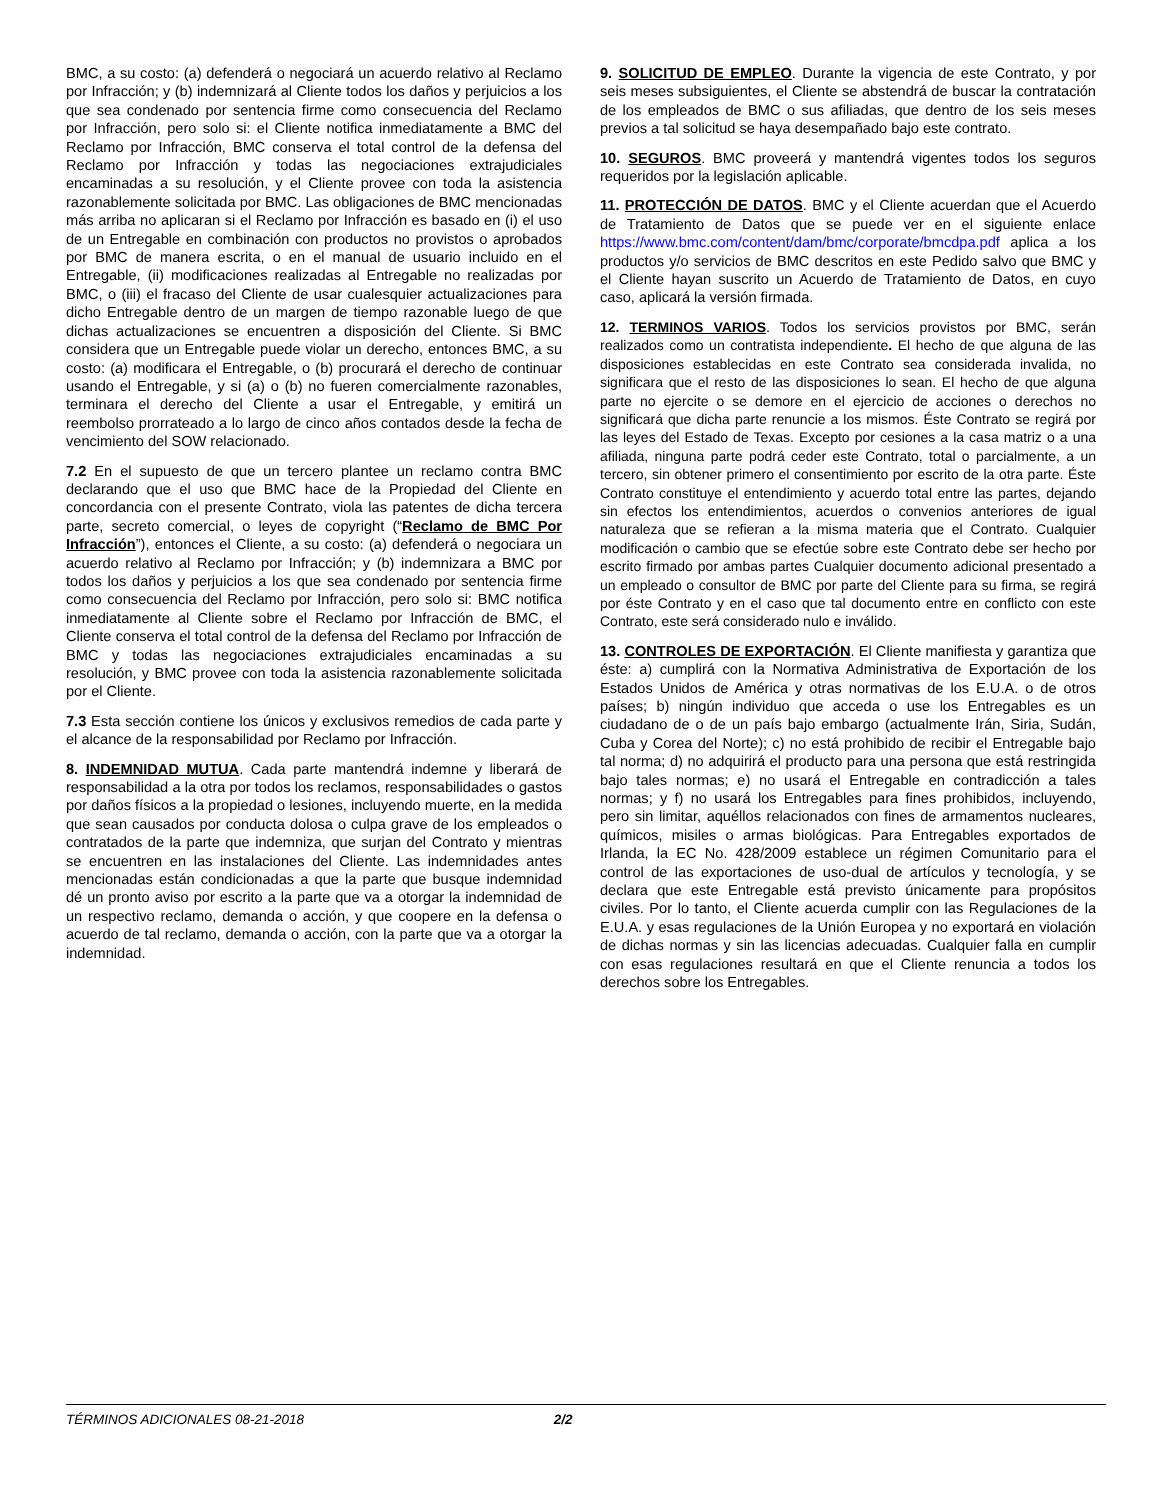BMC, a su costo: (a) defenderá o negociará un acuerdo relativo al Reclamo por Infracción; y (b) indemnizará al Cliente todos los daños y perjuicios a los que sea condenado por sentencia firme como consecuencia del Reclamo por Infracción, pero solo si: el Cliente notifica inmediatamente a BMC del Reclamo por Infracción, BMC conserva el total control de la defensa del Reclamo por Infracción y todas las negociaciones extrajudiciales encaminadas a su resolución, y el Cliente provee con toda la asistencia razonablemente solicitada por BMC. Las obligaciones de BMC mencionadas más arriba no aplicaran si el Reclamo por Infracción es basado en (i) el uso de un Entregable en combinación con productos no provistos o aprobados por BMC de manera escrita, o en el manual de usuario incluido en el Entregable, (ii) modificaciones realizadas al Entregable no realizadas por BMC, o (iii) el fracaso del Cliente de usar cualesquier actualizaciones para dicho Entregable dentro de un margen de tiempo razonable luego de que dichas actualizaciones se encuentren a disposición del Cliente. Si BMC considera que un Entregable puede violar un derecho, entonces BMC, a su costo: (a) modificara el Entregable, o (b) procurará el derecho de continuar usando el Entregable, y si (a) o (b) no fueren comercialmente razonables, terminara el derecho del Cliente a usar el Entregable, y emitirá un reembolso prorrateado a lo largo de cinco años contados desde la fecha de vencimiento del SOW relacionado.
7.2 En el supuesto de que un tercero plantee un reclamo contra BMC declarando que el uso que BMC hace de la Propiedad del Cliente en concordancia con el presente Contrato, viola las patentes de dicha tercera parte, secreto comercial, o leyes de copyright (“Reclamo de BMC Por Infracción”), entonces el Cliente, a su costo: (a) defenderá o negociara un acuerdo relativo al Reclamo por Infracción; y (b) indemnizara a BMC por todos los daños y perjuicios a los que sea condenado por sentencia firme como consecuencia del Reclamo por Infracción, pero solo si: BMC notifica inmediatamente al Cliente sobre el Reclamo por Infracción de BMC, el Cliente conserva el total control de la defensa del Reclamo por Infracción de BMC y todas las negociaciones extrajudiciales encaminadas a su resolución, y BMC provee con toda la asistencia razonablemente solicitada por el Cliente.
7.3 Esta sección contiene los únicos y exclusivos remedios de cada parte y el alcance de la responsabilidad por Reclamo por Infracción.
8. INDEMNIDAD MUTUA. Cada parte mantendrá indemne y liberará de responsabilidad a la otra por todos los reclamos, responsabilidades o gastos por daños físicos a la propiedad o lesiones, incluyendo muerte, en la medida que sean causados por conducta dolosa o culpa grave de los empleados o contratados de la parte que indemniza, que surjan del Contrato y mientras se encuentren en las instalaciones del Cliente. Las indemnidades antes mencionadas están condicionadas a que la parte que busque indemnidad dé un pronto aviso por escrito a la parte que va a otorgar la indemnidad de un respectivo reclamo, demanda o acción, y que coopere en la defensa o acuerdo de tal reclamo, demanda o acción, con la parte que va a otorgar la indemnidad.
9. SOLICITUD DE EMPLEO. Durante la vigencia de este Contrato, y por seis meses subsiguientes, el Cliente se abstendrá de buscar la contratación de los empleados de BMC o sus afiliadas, que dentro de los seis meses previos a tal solicitud se haya desempañado bajo este contrato.
10. SEGUROS. BMC proveerá y mantendrá vigentes todos los seguros requeridos por la legislación aplicable.
11. PROTECCIÓN DE DATOS. BMC y el Cliente acuerdan que el Acuerdo de Tratamiento de Datos que se puede ver en el siguiente enlace https://www.bmc.com/content/dam/bmc/corporate/bmcdpa.pdf aplica a los productos y/o servicios de BMC descritos en este Pedido salvo que BMC y el Cliente hayan suscrito un Acuerdo de Tratamiento de Datos, en cuyo caso, aplicará la versión firmada.
12. TERMINOS VARIOS. Todos los servicios provistos por BMC, serán realizados como un contratista independiente. El hecho de que alguna de las disposiciones establecidas en este Contrato sea considerada invalida, no significara que el resto de las disposiciones lo sean. El hecho de que alguna parte no ejercite o se demore en el ejercicio de acciones o derechos no significará que dicha parte renuncie a los mismos. Éste Contrato se regirá por las leyes del Estado de Texas. Excepto por cesiones a la casa matriz o a una afiliada, ninguna parte podrá ceder este Contrato, total o parcialmente, a un tercero, sin obtener primero el consentimiento por escrito de la otra parte. Éste Contrato constituye el entendimiento y acuerdo total entre las partes, dejando sin efectos los entendimientos, acuerdos o convenios anteriores de igual naturaleza que se refieran a la misma materia que el Contrato. Cualquier modificación o cambio que se efectúe sobre este Contrato debe ser hecho por escrito firmado por ambas partes Cualquier documento adicional presentado a un empleado o consultor de BMC por parte del Cliente para su firma, se regirá por éste Contrato y en el caso que tal documento entre en conflicto con este Contrato, este será considerado nulo e inválido.
13. CONTROLES DE EXPORTACIÓN. El Cliente manifiesta y garantiza que éste: a) cumplirá con la Normativa Administrativa de Exportación de los Estados Unidos de América y otras normativas de los E.U.A. o de otros países; b) ningún individuo que acceda o use los Entregables es un ciudadano de o de un país bajo embargo (actualmente Irán, Siria, Sudán, Cuba y Corea del Norte); c) no está prohibido de recibir el Entregable bajo tal norma; d) no adquirirá el producto para una persona que está restringida bajo tales normas; e) no usará el Entregable en contradicción a tales normas; y f) no usará los Entregables para fines prohibidos, incluyendo, pero sin limitar, aquéllos relacionados con fines de armamentos nucleares, químicos, misiles o armas biológicas. Para Entregables exportados de Irlanda, la EC No. 428/2009 establece un régimen Comunitario para el control de las exportaciones de uso-dual de artículos y tecnología, y se declara que este Entregable está previsto únicamente para propósitos civiles. Por lo tanto, el Cliente acuerda cumplir con las Regulaciones de la E.U.A. y esas regulaciones de la Unión Europea y no exportará en violación de dichas normas y sin las licencias adecuadas. Cualquier falla en cumplir con esas regulaciones resultará en que el Cliente renuncia a todos los derechos sobre los Entregables.
TÉRMINOS ADICIONALES 08-21-2018 2/2